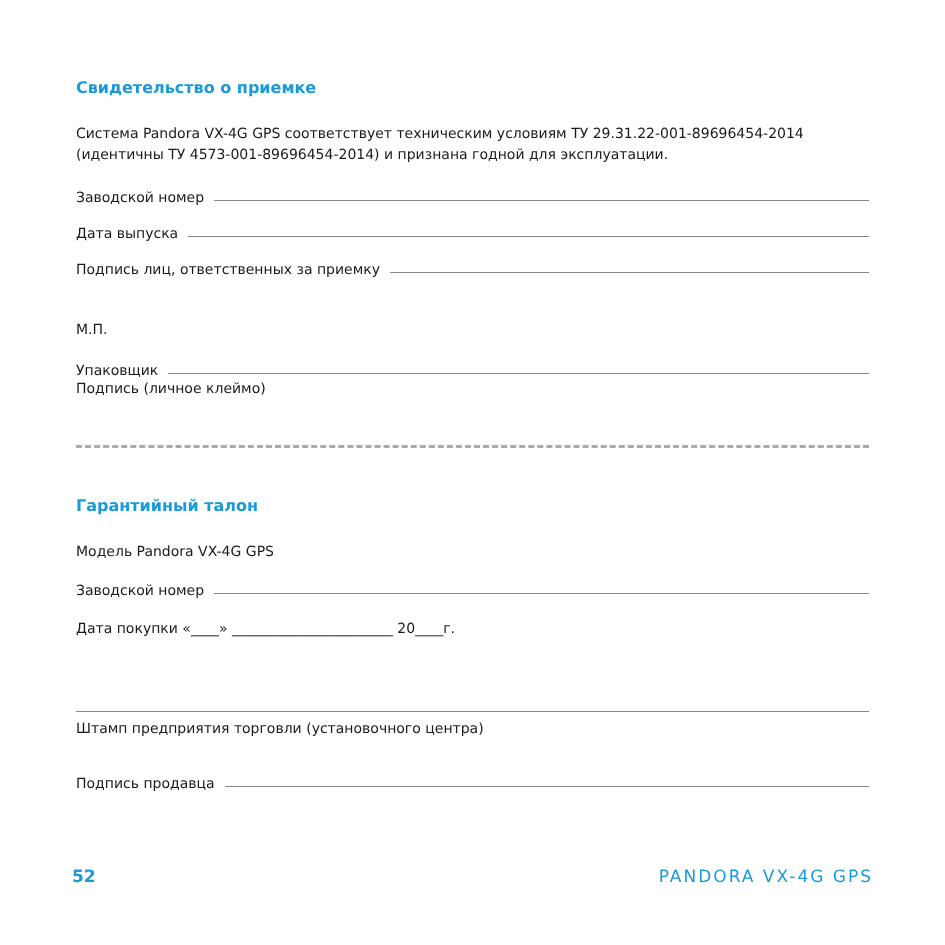Свидетельство о приемке
Система Pandora VX-4G GPS соответствует техническим условиям ТУ 29.31.22-001-89696454-2014 (идентичны ТУ 4573-001-89696454-2014) и признана годной для эксплуатации.
Заводской номер
Дата выпуска
Подпись лиц, ответственных за приемку
М.П.
Упаковщик
Подпись (личное клеймо)
Гарантийный талон
Модель Pandora VX-4G GPS
Заводской номер
Дата покупки «____» _______________________ 20____г.
Штамп предприятия торговли (установочного центра)
Подпись продавца
52 PANDORA VX-4G GPS